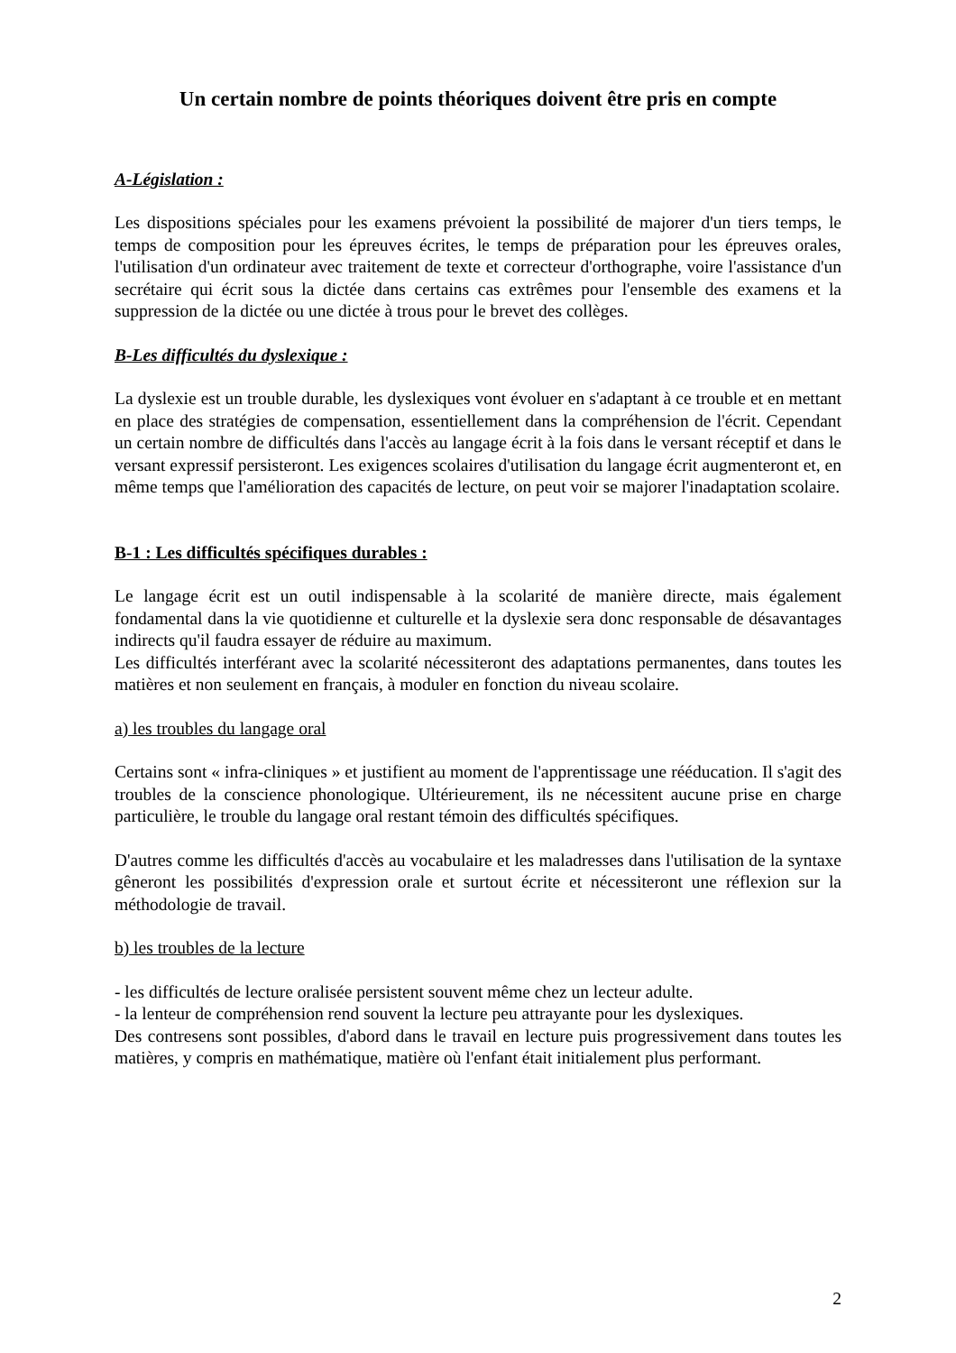Un certain nombre de points théoriques doivent être pris en compte
A-Législation :
Les dispositions spéciales pour les examens prévoient la possibilité de majorer d'un tiers temps, le temps de composition pour les épreuves écrites, le temps de préparation pour les épreuves orales, l'utilisation d'un ordinateur avec traitement de texte et correcteur d'orthographe, voire l'assistance d'un secrétaire qui écrit sous la dictée dans certains cas extrêmes pour l'ensemble des examens et la suppression de la dictée ou une dictée à trous pour le brevet des collèges.
B-Les difficultés du dyslexique :
La dyslexie est un trouble durable, les dyslexiques vont évoluer en s'adaptant à ce trouble et en mettant en place des stratégies de compensation, essentiellement dans la compréhension de l'écrit. Cependant un certain nombre de difficultés dans l'accès au langage écrit à la fois dans le versant réceptif et dans le versant expressif persisteront. Les exigences scolaires d'utilisation du langage écrit augmenteront et, en même temps que l'amélioration des capacités de lecture, on peut voir se majorer l'inadaptation scolaire.
B-1 : Les difficultés spécifiques durables :
Le langage écrit est un outil indispensable à la scolarité de manière directe, mais également fondamental dans la vie quotidienne et culturelle et la dyslexie sera donc responsable de désavantages indirects qu'il faudra essayer de réduire au maximum.
Les difficultés interférant avec la scolarité nécessiteront des adaptations permanentes, dans toutes les matières et non seulement en français, à moduler en fonction du niveau scolaire.
a) les troubles du langage oral
Certains sont « infra-cliniques » et justifient au moment de l'apprentissage une rééducation. Il s'agit des troubles de la conscience phonologique. Ultérieurement, ils ne nécessitent aucune prise en charge particulière, le trouble du langage oral restant témoin des difficultés spécifiques.
D'autres comme les difficultés d'accès au vocabulaire et les maladresses dans l'utilisation de la syntaxe gêneront les possibilités d'expression orale et surtout écrite et nécessiteront une réflexion sur la méthodologie de travail.
b) les troubles de la lecture
- les difficultés de lecture oralisée persistent souvent même chez un lecteur adulte.
- la lenteur de compréhension rend souvent la lecture peu attrayante pour les dyslexiques.
Des contresens sont possibles, d'abord dans le travail en lecture puis progressivement dans toutes les matières, y compris en mathématique, matière où l'enfant était initialement plus performant.
2